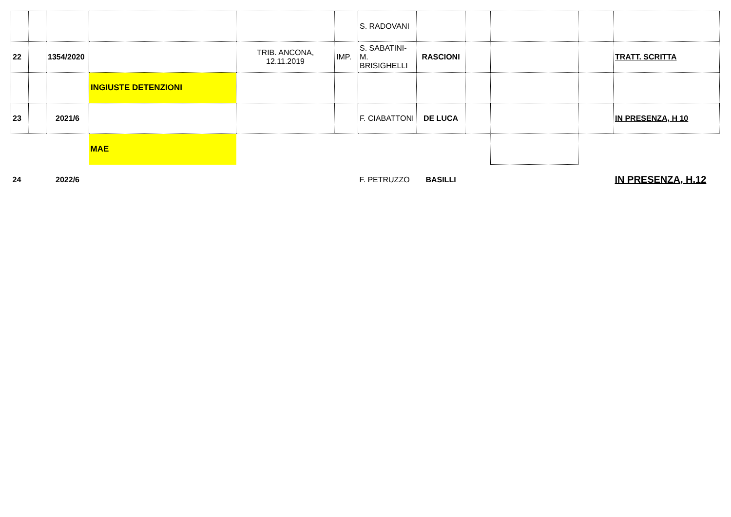| | | | | | | S. RADOVANI | | | | | |
| 22 | | 1354/2020 | | TRIB. ANCONA, 12.11.2019 | IMP. | S. SABATINI-M. BRISIGHELLI | RASCIONI | | | | TRATT. SCRITTA |
| | | | INGIUSTE DETENZIONI | | | | | | | | |
| 23 | | 2021/6 | | | | F. CIABATTONI | DE LUCA | | | | IN PRESENZA, H 10 |
| | | | MAE | | | | | | | | |
| 24 | | 2022/6 | | | | F. PETRUZZO | BASILLI | | | | IN PRESENZA, H.12 |